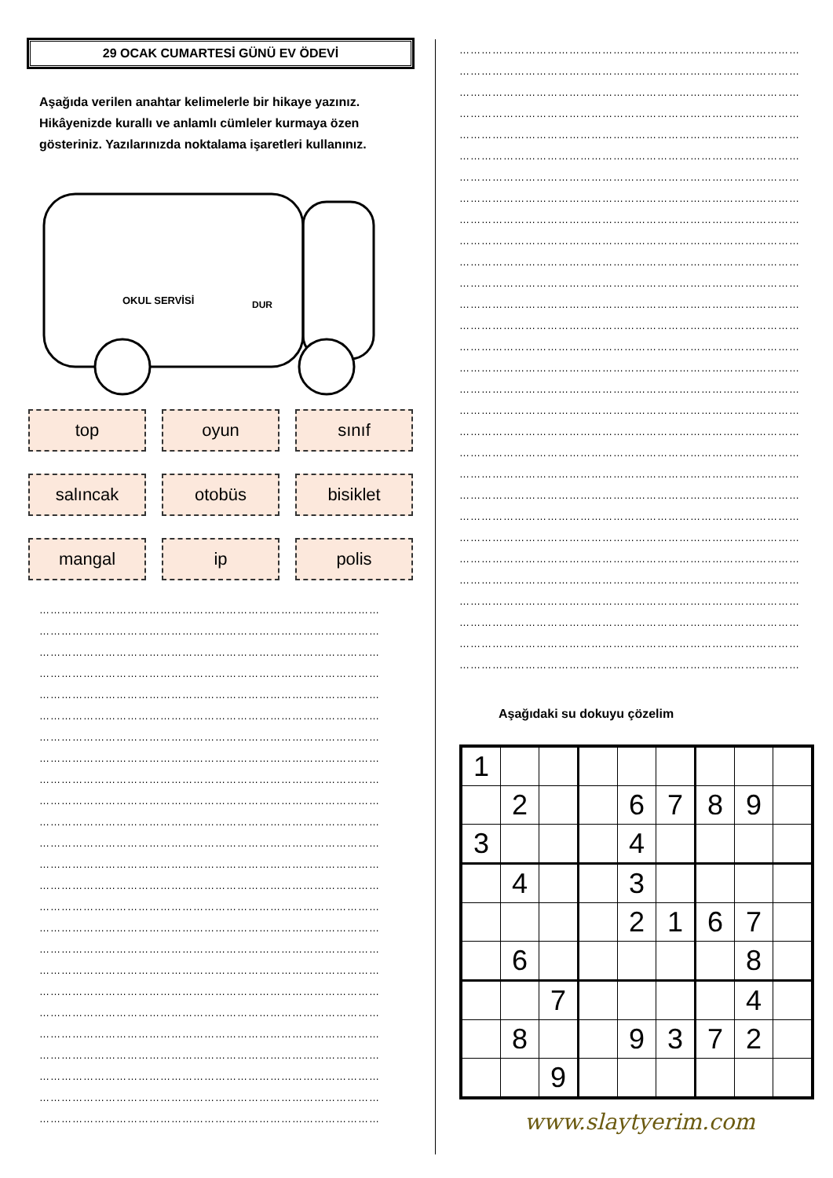29 OCAK CUMARTESİ GÜNÜ EV ÖDEVİ
Aşağıda verilen anahtar kelimelerle bir hikaye yazınız. Hikâyenizde kurallı ve anlamlı cümleler kurmaya özen gösteriniz. Yazılarınızda noktalama işaretleri kullanınız.
OKUL SERVİSİ
DUR
top
oyun
sınıf
salıncak
otobüs
bisiklet
mangal
ip
polis
…………………………………………………………………………………
…………………………………………………………………………………
…………………………………………………………………………………
…………………………………………………………………………………
…………………………………………………………………………………
…………………………………………………………………………………
…………………………………………………………………………………
…………………………………………………………………………………
…………………………………………………………………………………
…………………………………………………………………………………
…………………………………………………………………………………
…………………………………………………………………………………
…………………………………………………………………………………
…………………………………………………………………………………
…………………………………………………………………………………
…………………………………………………………………………………
…………………………………………………………………………………
…………………………………………………………………………………
…………………………………………………………………………………
…………………………………………………………………………………
…………………………………………………………………………………
…………………………………………………………………………………
…………………………………………………………………………………
…………………………………………………………………………………
…………………………………………………………………………………
…………………………………………………………………………………
…………………………………………………………………………………
…………………………………………………………………………………
…………………………………………………………………………………
…………………………………………………………………………………
…………………………………………………………………………………
…………………………………………………………………………………
…………………………………………………………………………………
…………………………………………………………………………………
…………………………………………………………………………………
…………………………………………………………………………………
…………………………………………………………………………………
…………………………………………………………………………………
…………………………………………………………………………………
…………………………………………………………………………………
…………………………………………………………………………………
…………………………………………………………………………………
…………………………………………………………………………………
…………………………………………………………………………………
…………………………………………………………………………………
…………………………………………………………………………………
…………………………………………………………………………………
…………………………………………………………………………………
…………………………………………………………………………………
…………………………………………………………………………………
…………………………………………………………………………………
…………………………………………………………………………………
…………………………………………………………………………………
…………………………………………………………………………………
…………………………………………………………………………………
Aşağıdaki su dokuyu çözelim
| 1 | | | | | | | | |
| | 2 | | | 6 | 7 | 8 | 9 | |
| 3 | | | | 4 | | | | |
| | 4 | | | 3 | | | | |
| | | | | 2 | 1 | 6 | 7 | |
| | 6 | | | | | | 8 | |
| | | 7 | | | | | 4 | |
| | 8 | | | 9 | 3 | 7 | 2 | |
| | | 9 | | | | | | |
www.slaytyerim.com